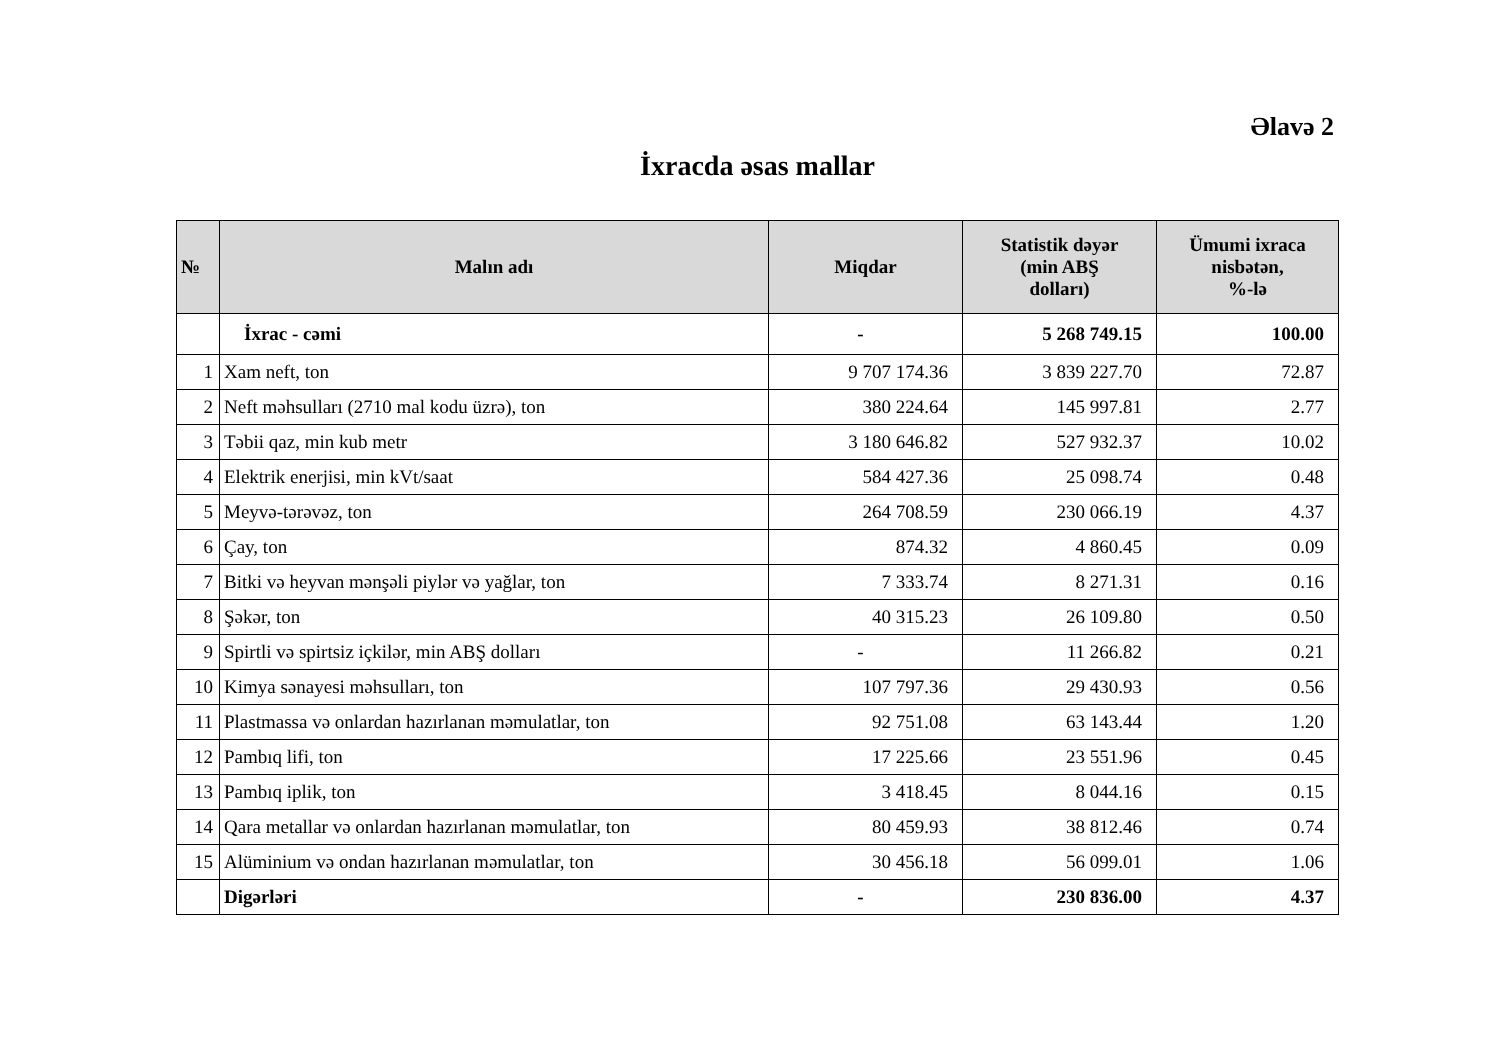Əlavə 2
İxracda əsas mallar
| № | Malın adı | Miqdar | Statistik dəyər (min ABŞ dolları) | Ümumi ixraca nisbətən, %-lə |
| --- | --- | --- | --- | --- |
| | İxrac - cəmi | - | 5 268 749.15 | 100.00 |
| 1 | Xam neft, ton | 9 707 174.36 | 3 839 227.70 | 72.87 |
| 2 | Neft məhsulları (2710 mal kodu üzrə), ton | 380 224.64 | 145 997.81 | 2.77 |
| 3 | Təbii qaz, min kub metr | 3 180 646.82 | 527 932.37 | 10.02 |
| 4 | Elektrik enerjisi, min kVt/saat | 584 427.36 | 25 098.74 | 0.48 |
| 5 | Meyvə-tərəvəz, ton | 264 708.59 | 230 066.19 | 4.37 |
| 6 | Çay, ton | 874.32 | 4 860.45 | 0.09 |
| 7 | Bitki və heyvan mənşəli piylər və yağlar, ton | 7 333.74 | 8 271.31 | 0.16 |
| 8 | Şəkər, ton | 40 315.23 | 26 109.80 | 0.50 |
| 9 | Spirtli və spirtsiz içkilər, min ABŞ dolları | - | 11 266.82 | 0.21 |
| 10 | Kimya sənayesi məhsulları, ton | 107 797.36 | 29 430.93 | 0.56 |
| 11 | Plastmassa və onlardan hazırlanan məmulatlar, ton | 92 751.08 | 63 143.44 | 1.20 |
| 12 | Pambıq lifi, ton | 17 225.66 | 23 551.96 | 0.45 |
| 13 | Pambıq iplik, ton | 3 418.45 | 8 044.16 | 0.15 |
| 14 | Qara metallar və onlardan hazırlanan məmulatlar, ton | 80 459.93 | 38 812.46 | 0.74 |
| 15 | Alüminium və ondan hazırlanan məmulatlar, ton | 30 456.18 | 56 099.01 | 1.06 |
| | Digərləri | - | 230 836.00 | 4.37 |